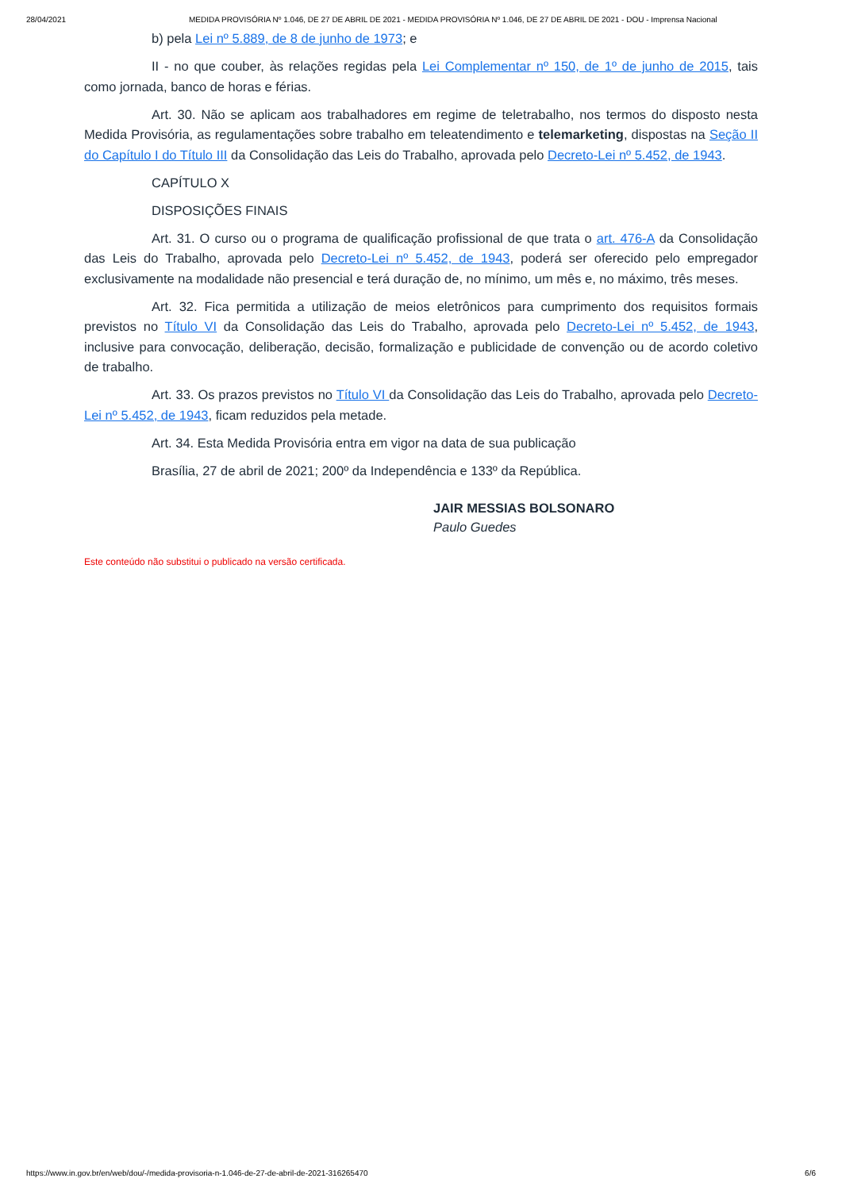28/04/2021 MEDIDA PROVISÓRIA Nº 1.046, DE 27 DE ABRIL DE 2021 - MEDIDA PROVISÓRIA Nº 1.046, DE 27 DE ABRIL DE 2021 - DOU - Imprensa Nacional
b) pela Lei nº 5.889, de 8 de junho de 1973; e
II - no que couber, às relações regidas pela Lei Complementar nº 150, de 1º de junho de 2015, tais como jornada, banco de horas e férias.
Art. 30. Não se aplicam aos trabalhadores em regime de teletrabalho, nos termos do disposto nesta Medida Provisória, as regulamentações sobre trabalho em teleatendimento e telemarketing, dispostas na Seção II do Capítulo I do Título III da Consolidação das Leis do Trabalho, aprovada pelo Decreto-Lei nº 5.452, de 1943.
CAPÍTULO X
DISPOSIÇÕES FINAIS
Art. 31. O curso ou o programa de qualificação profissional de que trata o art. 476-A da Consolidação das Leis do Trabalho, aprovada pelo Decreto-Lei nº 5.452, de 1943, poderá ser oferecido pelo empregador exclusivamente na modalidade não presencial e terá duração de, no mínimo, um mês e, no máximo, três meses.
Art. 32. Fica permitida a utilização de meios eletrônicos para cumprimento dos requisitos formais previstos no Título VI da Consolidação das Leis do Trabalho, aprovada pelo Decreto-Lei nº 5.452, de 1943, inclusive para convocação, deliberação, decisão, formalização e publicidade de convenção ou de acordo coletivo de trabalho.
Art. 33. Os prazos previstos no Título VI da Consolidação das Leis do Trabalho, aprovada pelo Decreto-Lei nº 5.452, de 1943, ficam reduzidos pela metade.
Art. 34. Esta Medida Provisória entra em vigor na data de sua publicação
Brasília, 27 de abril de 2021; 200º da Independência e 133º da República.
JAIR MESSIAS BOLSONARO
Paulo Guedes
Este conteúdo não substitui o publicado na versão certificada.
https://www.in.gov.br/en/web/dou/-/medida-provisoria-n-1.046-de-27-de-abril-de-2021-316265470 6/6